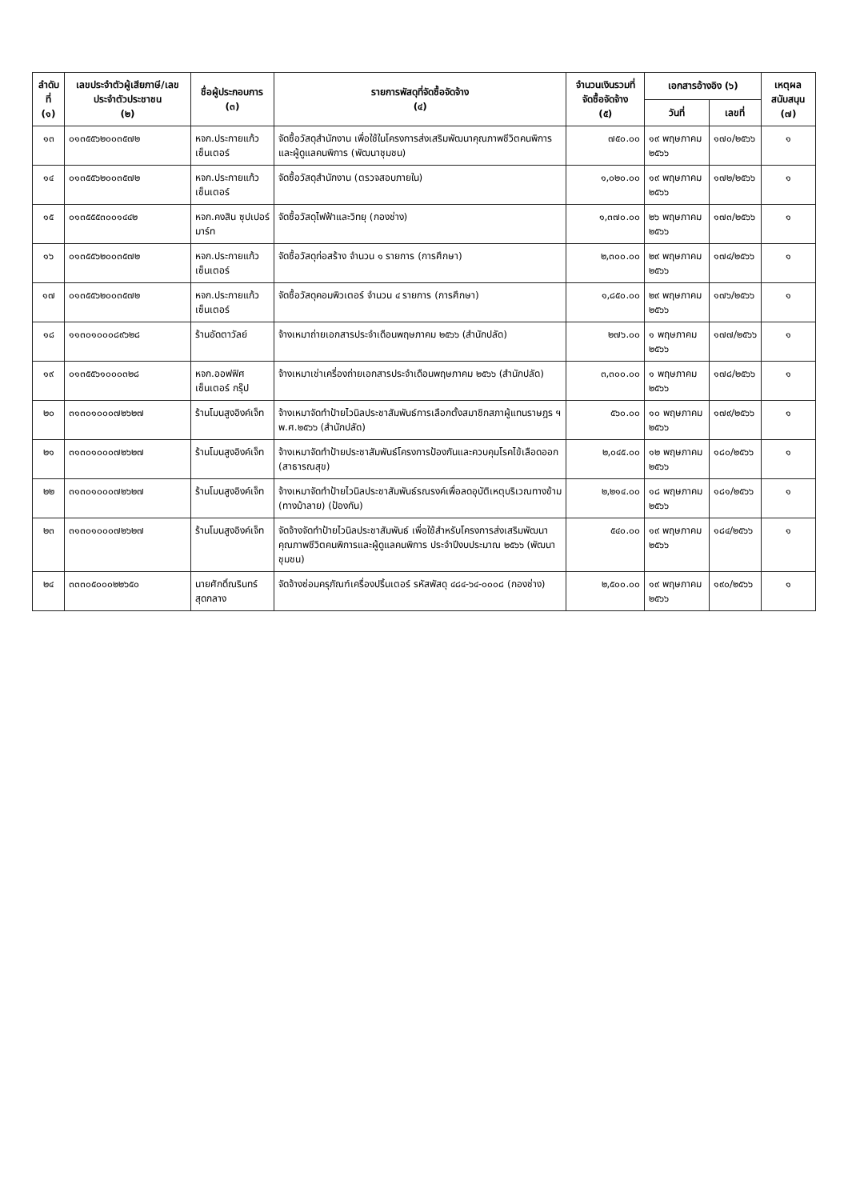| ลำดับที่ (๑) | เลขประจำตัวผู้เสียภาษี/เลขประจำตัวประชาชน (๒) | ชื่อผู้ประกอบการ (๓) | รายการพัสดุที่จัดซื้อจัดจ้าง (๔) | จำนวนเงินรวมที่จัดซื้อจัดจ้าง (๕) | เอกสารอ้างอิง (๖) | | เหตุผลสนับสนุน (๗) |
| --- | --- | --- | --- | --- | --- | --- | --- |
| | | | | | วันที่ | เลขที่ | |
| ๑๓ | ๐๑๓๕๕๖๒๐๐๓๕๗๒ | หจก.ประกายแก้ว เซ็นเตอร์ | จัดซื้อวัสดุสำนักงาน เพื่อใช้ในโครงการส่งเสริมพัฒนาคุณภาพชีวิตคนพิการและผู้ดูแลคนพิการ (พัฒนาชุมชน) | ๗๕๐.๐๐ | ๑๙ พฤษภาคม ๒๕๖๖ | ๑๗๐/๒๕๖๖ | ๑ |
| ๑๔ | ๐๑๓๕๕๖๒๐๐๓๕๗๒ | หจก.ประกายแก้ว เซ็นเตอร์ | จัดซื้อวัสดุสำนักงาน (ตรวจสอบภายใน) | ๑,๐๒๐.๐๐ | ๑๙ พฤษภาคม ๒๕๖๖ | ๑๗๒/๒๕๖๖ | ๑ |
| ๑๕ | ๐๑๓๕๕๕๓๐๐๑๔๔๒ | หจก.คงสิน ซุปเปอร์มาร์ท | จัดซื้อวัสดุไฟฟ้าและวิทยุ (กองช่าง) | ๑,๓๗๐.๐๐ | ๒๖ พฤษภาคม ๒๕๖๖ | ๑๗๓/๒๕๖๖ | ๑ |
| ๑๖ | ๐๑๓๕๕๖๒๐๐๓๕๗๒ | หจก.ประกายแก้ว เซ็นเตอร์ | จัดซื้อวัสดุก่อสร้าง จำนวน ๑ รายการ (การศึกษา) | ๒,๓๐๐.๐๐ | ๒๙ พฤษภาคม ๒๕๖๖ | ๑๗๔/๒๕๖๖ | ๑ |
| ๑๗ | ๐๑๓๕๕๖๒๐๐๓๕๗๒ | หจก.ประกายแก้ว เซ็นเตอร์ | จัดซื้อวัสดุคอมพิวเตอร์ จำนวน ๔ รายการ (การศึกษา) | ๑,๘๕๐.๐๐ | ๒๙ พฤษภาคม ๒๕๖๖ | ๑๗๖/๒๕๖๖ | ๑ |
| ๑๘ | ๑๑๓๐๑๐๐๐๘๙๖๒๘ | ร้านอัดตาวัลย์ | จ้างเหมาถ่ายเอกสารประจำเดือนพฤษภาคม ๒๕๖๖ (สำนักปลัด) | ๒๗๖.๐๐ | ๑ พฤษภาคม ๒๕๖๖ | ๑๗๗/๒๕๖๖ | ๑ |
| ๑๙ | ๐๑๓๕๕๖๑๐๐๐๓๒๘ | หจก.ออฟฟิศ เซ็นเตอร์ กรุ๊ป | จ้างเหมาเช่าเครื่องถ่ายเอกสารประจำเดือนพฤษภาคม ๒๕๖๖ (สำนักปลัด) | ๓,๓๐๐.๐๐ | ๑ พฤษภาคม ๒๕๖๖ | ๑๗๘/๒๕๖๖ | ๑ |
| ๒๐ | ๓๑๓๐๑๐๐๐๗๒๖๒๗ | ร้านโมนสูงอิงค์เจ็ท | จ้างเหมาจัดทำป้ายไวนิลประชาสัมพันธ์การเลือกตั้งสมาชิกสภาผู้แทนราษฎร ฯ พ.ศ.๒๕๖๖ (สำนักปลัด) | ๕๖๐.๐๐ | ๑๐ พฤษภาคม ๒๕๖๖ | ๑๗๙/๒๕๖๖ | ๑ |
| ๒๑ | ๓๑๓๐๑๐๐๐๗๒๖๒๗ | ร้านโมนสูงอิงค์เจ็ท | จ้างเหมาจัดทำป้ายประชาสัมพันธ์โครงการป้องกันและควบคุมโรคไข้เลือดออก (สาธารณสุข) | ๒,๐๔๕.๐๐ | ๑๒ พฤษภาคม ๒๕๖๖ | ๑๘๐/๒๕๖๖ | ๑ |
| ๒๒ | ๓๑๓๐๑๐๐๐๗๒๖๒๗ | ร้านโมนสูงอิงค์เจ็ท | จ้างเหมาจัดทำป้ายไวนิลประชาสัมพันธ์รณรงค์เพื่อลดอุบัติเหตุบริเวณทางข้าม (ทางม้าลาย) (ป้องกัน) | ๒,๒๑๔.๐๐ | ๑๘ พฤษภาคม ๒๕๖๖ | ๑๘๑/๒๕๖๖ | ๑ |
| ๒๓ | ๓๑๓๐๑๐๐๐๗๒๖๒๗ | ร้านโมนสูงอิงค์เจ็ท | จัดจ้างจัดทำป้ายไวนิลประชาสัมพันธ์ เพื่อใช้สำหรับโครงการส่งเสริมพัฒนาคุณภาพชีวิตคนพิการและผู้ดูแลคนพิการ ประจำปีงบประมาณ ๒๕๖๖ (พัฒนาชุมชน) | ๕๔๐.๐๐ | ๑๙ พฤษภาคม ๒๕๖๖ | ๑๘๔/๒๕๖๖ | ๑ |
| ๒๔ | ๓๓๓๐๕๐๐๐๒๒๖๕๐ | นายศักดิ์ณรินทร์ สุดกลาง | จัดจ้างซ่อมครุภัณฑ์เครื่องปริ้นเตอร์ รหัสพัสดุ ๔๘๔-๖๔-๐๐๐๘ (กองช่าง) | ๒,๕๐๐.๐๐ | ๑๙ พฤษภาคม ๒๕๖๖ | ๑๙๐/๒๕๖๖ | ๑ |